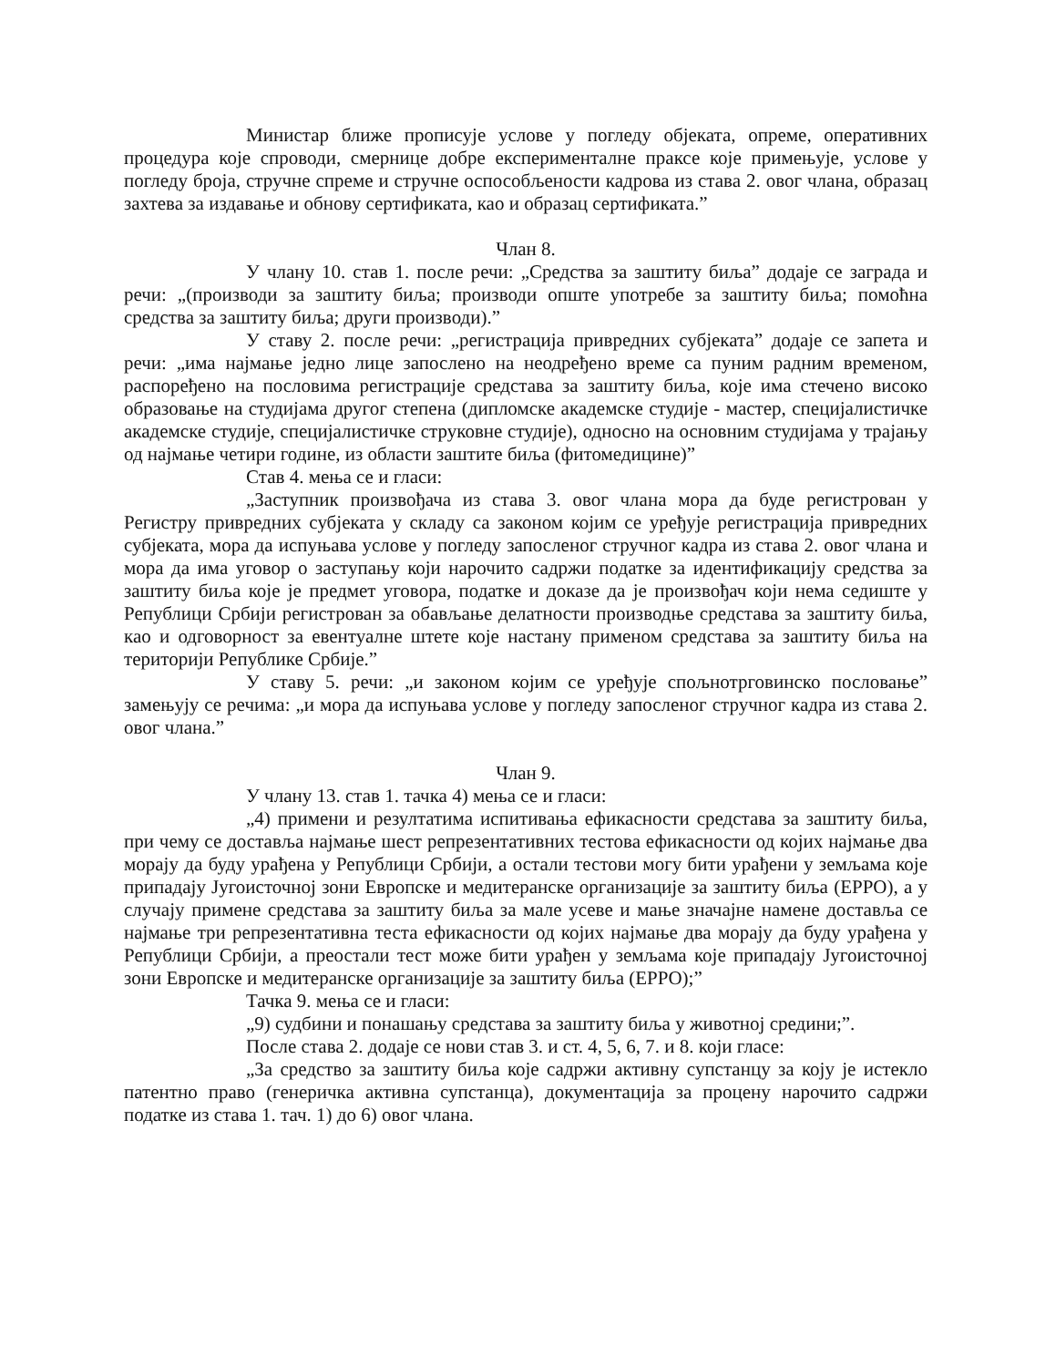Министар ближе прописује услове у погледу објеката, опреме, оперативних процедура које спроводи, смернице добре експерименталне праксе које примењује, услове у погледу броја, стручне спреме и стручне оспособљености кадрова из става 2. овог члана, образац захтева за издавање и обнову сертификата, као и образац сертификата.”
Члан 8.
У члану 10. став 1. после речи: „Средства за заштиту биља” додаје се заграда и речи: „(производи за заштиту биља; производи опште употребе за заштиту биља; помоћна средства за заштиту биља; други производи).”
У ставу 2. после речи: „регистрација привредних субјеката” додаје се запета и речи: „има најмање једно лице запослено на неодређено време са пуним радним временом, распоређено на пословима регистрације средстава за заштиту биља, које има стечено високо образовање на студијама другог степена (дипломске академске студије - мастер, специјалистичке академске студије, специјалистичке струковне студије), односно на основним студијама у трајању од најмање четири године, из области заштите биља (фитомедицине)”
Став 4. мења се и гласи:
„Заступник произвођача из става 3. овог члана мора да буде регистрован у Регистру привредних субјеката у складу са законом којим се уређује регистрација привредних субјеката, мора да испуњава услове у погледу запосленог стручног кадра из става 2. овог члана и мора да има уговор о заступању који нарочито садржи податке за идентификацију средства за заштиту биља које је предмет уговора, податке и доказе да је произвођач који нема седиште у Републици Србији регистрован за обављање делатности производње средстава за заштиту биља, као и одговорност за евентуалне штете које настану применом средстава за заштиту биља на територији Републике Србије.”
У ставу 5. речи: „и законом којим се уређује спољнотрговинско пословање” замењују се речима: „и мора да испуњава услове у погледу запосленог стручног кадра из става 2. овог члана.”
Члан 9.
У члану 13. став 1. тачка 4) мења се и гласи:
„4) примени и резултатима испитивања ефикасности средстава за заштиту биља, при чему се доставља најмање шест репрезентативних тестова ефикасности од којих најмање два морају да буду урађена у Републици Србији, а остали тестови могу бити урађени у земљама које припадају Југоисточној зони Европске и медитеранске организације за заштиту биља (EPPO), а у случају примене средстава за заштиту биља за мале усеве и мање значајне намене доставља се најмање три репрезентативна теста ефикасности од којих најмање два морају да буду урађена у Републици Србији, а преостали тест може бити урађен у земљама које припадају Југоисточној зони Европске и медитеранске организације за заштиту биља (EPPO);”
Тачка 9. мења се и гласи:
„9) судбини и понашању средстава за заштиту биља у животној средини;”.
После става 2. додаје се нови став 3. и ст. 4, 5, 6, 7. и 8. који гласе:
„За средство за заштиту биља које садржи активну супстанцу за коју је истекло патентно право (генеричка активна супстанца), документација за процену нарочито садржи податке из става 1. тач. 1) до 6) овог члана.